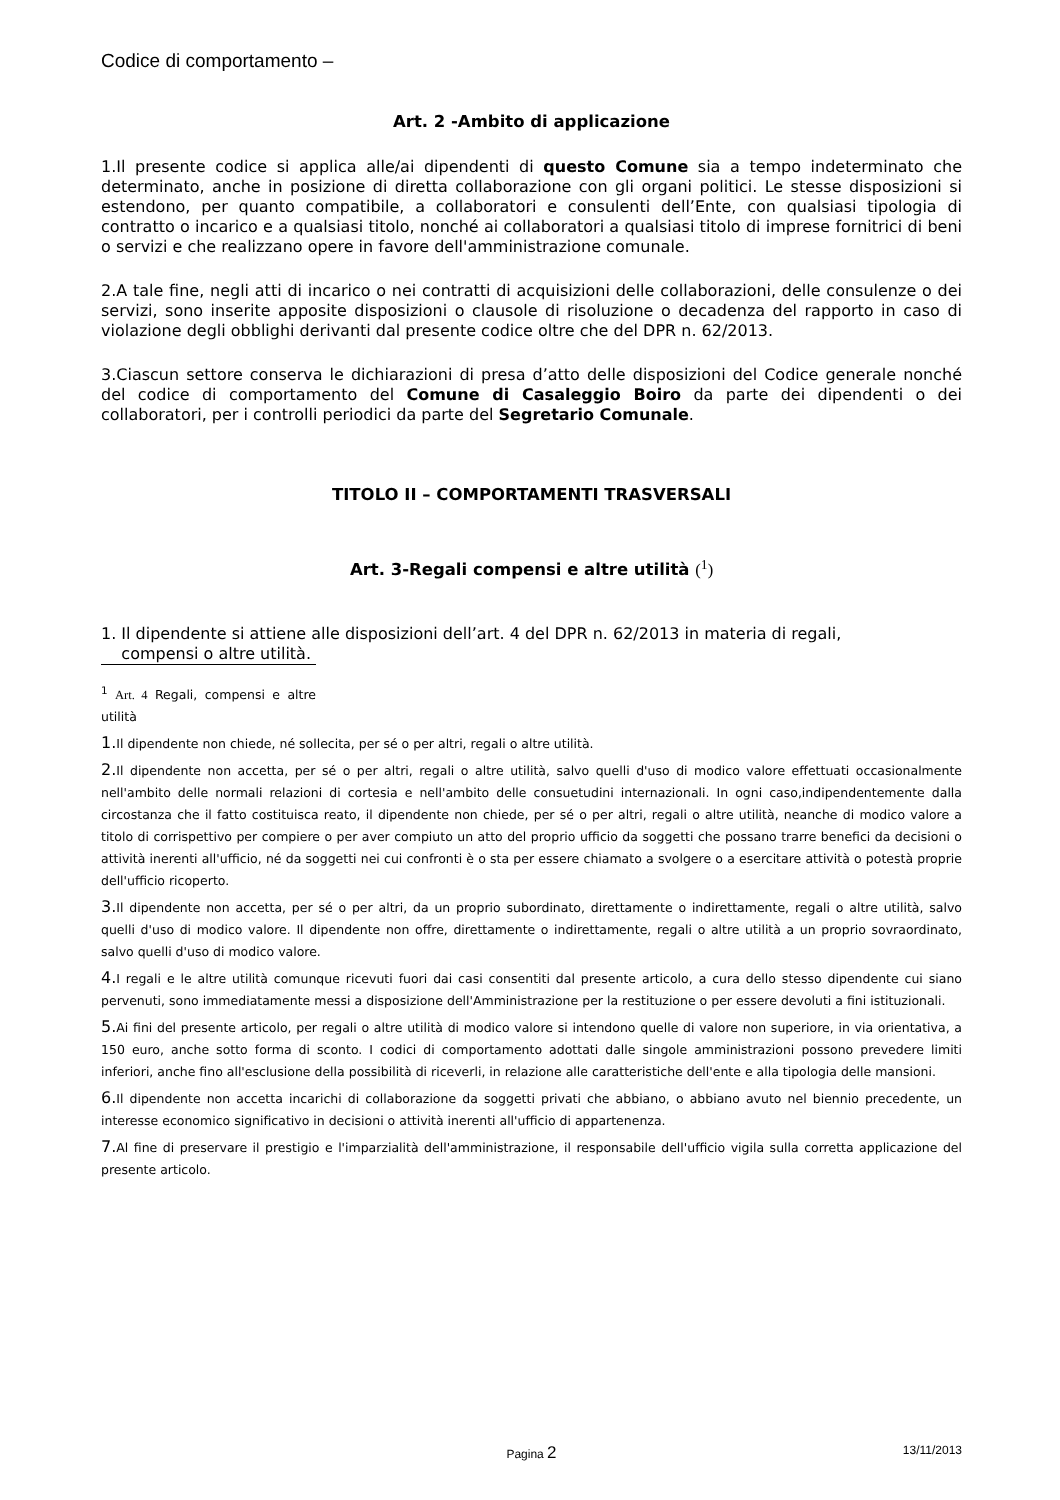Codice di comportamento –
Art. 2 -Ambito di applicazione
1.Il presente codice si applica alle/ai dipendenti di questo Comune sia a tempo indeterminato che determinato, anche in posizione di diretta collaborazione con gli organi politici. Le stesse disposizioni si estendono, per quanto compatibile, a collaboratori e consulenti dell’Ente, con qualsiasi tipologia di contratto o incarico e a qualsiasi titolo, nonché ai collaboratori a qualsiasi titolo di imprese fornitrici di beni o servizi e che realizzano opere in favore dell'amministrazione comunale.
2.A tale fine, negli atti di incarico o nei contratti di acquisizioni delle collaborazioni, delle consulenze o dei servizi, sono inserite apposite disposizioni o clausole di risoluzione o decadenza del rapporto in caso di violazione degli obblighi derivanti dal presente codice oltre che del DPR n. 62/2013.
3.Ciascun settore conserva le dichiarazioni di presa d’atto delle disposizioni del Codice generale nonché del codice di comportamento del Comune di Casaleggio Boiro da parte dei dipendenti o dei collaboratori, per i controlli periodici da parte del Segretario Comunale.
TITOLO II – COMPORTAMENTI TRASVERSALI
Art. 3-Regali compensi e altre utilità (<sup>1</sup>)
1. Il dipendente si attiene alle disposizioni dell’art. 4 del DPR n. 62/2013 in materia di regali,
compensi o altre utilità.
<sup>1</sup> Art. 4 Regali, compensi e altre utilità
1. Il dipendente non chiede, né sollecita, per sé o per altri, regali o altre utilità.
2. Il dipendente non accetta, per sé o per altri, regali o altre utilità, salvo quelli d'uso di modico valore effettuati occasionalmente nell'ambito delle normali relazioni di cortesia e nell'ambito delle consuetudini internazionali. In ogni caso,indipendentemente dalla circostanza che il fatto costituisca reato, il dipendente non chiede, per sé o per altri, regali o altre utilità, neanche di modico valore a titolo di corrispettivo per compiere o per aver compiuto un atto del proprio ufficio da soggetti che possano trarre benefici da decisioni o attività inerenti all'ufficio, né da soggetti nei cui confronti è o sta per essere chiamato a svolgere o a esercitare attività o potestà proprie dell'ufficio ricoperto.
3. Il dipendente non accetta, per sé o per altri, da un proprio subordinato, direttamente o indirettamente, regali o altre utilità, salvo quelli d'uso di modico valore. Il dipendente non offre, direttamente o indirettamente, regali o altre utilità a un proprio sovraordinato, salvo quelli d'uso di modico valore.
4. I regali e le altre utilità comunque ricevuti fuori dai casi consentiti dal presente articolo, a cura dello stesso dipendente cui siano pervenuti, sono immediatamente messi a disposizione dell'Amministrazione per la restituzione o per essere devoluti a fini istituzionali.
5. Ai fini del presente articolo, per regali o altre utilità di modico valore si intendono quelle di valore non superiore, in via orientativa, a 150 euro, anche sotto forma di sconto. I codici di comportamento adottati dalle singole amministrazioni possono prevedere limiti inferiori, anche fino all'esclusione della possibilità di riceverli, in relazione alle caratteristiche dell'ente e alla tipologia delle mansioni.
6. Il dipendente non accetta incarichi di collaborazione da soggetti privati che abbiano, o abbiano avuto nel biennio precedente, un interesse economico significativo in decisioni o attività inerenti all'ufficio di appartenenza.
7. Al fine di preservare il prestigio e l'imparzialità dell'amministrazione, il responsabile dell'ufficio vigila sulla corretta applicazione del presente articolo.
Pagina 2
13/11/2013